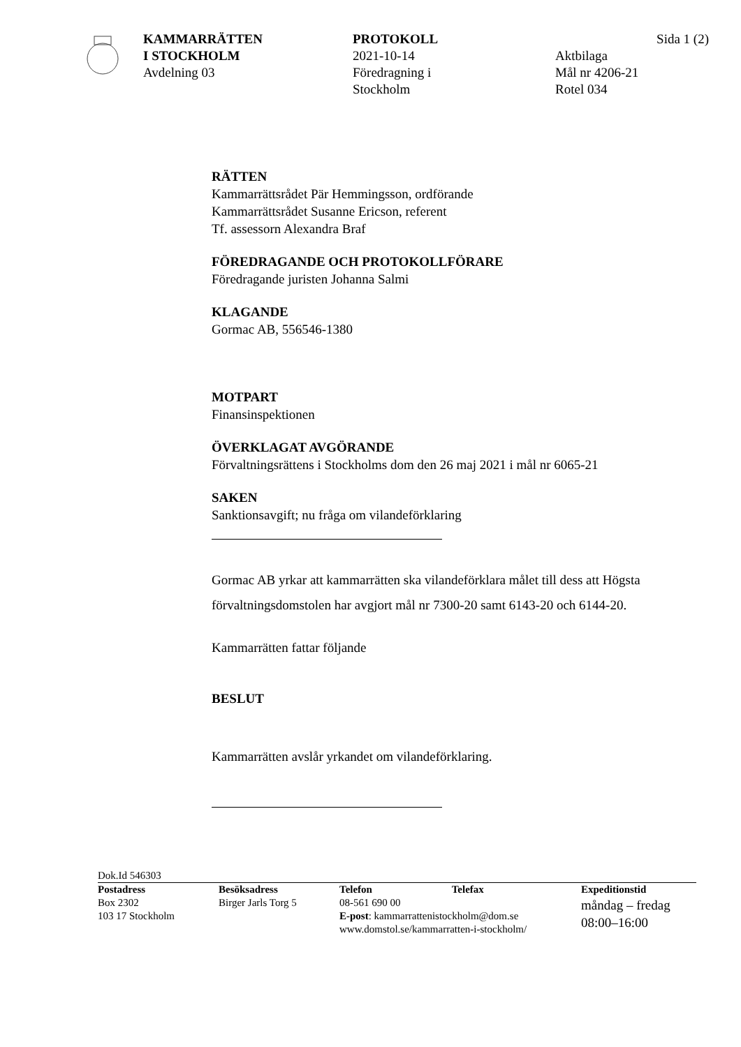KAMMARRÄTTEN
I STOCKHOLM
Avdelning 03
PROTOKOLL
2021-10-14
Föredragning i
Stockholm
Sida 1 (2)
Aktbilaga
Mål nr 4206-21
Rotel 034
RÄTTEN
Kammarrättsrådet Pär Hemmingsson, ordförande
Kammarrättsrådet Susanne Ericson, referent
Tf. assessorn Alexandra Braf
FÖREDRAGANDE OCH PROTOKOLLFÖRARE
Föredragande juristen Johanna Salmi
KLAGANDE
Gormac AB, 556546-1380
MOTPART
Finansinspektionen
ÖVERKLAGAT AVGÖRANDE
Förvaltningsrättens i Stockholms dom den 26 maj 2021 i mål nr 6065-21
SAKEN
Sanktionsavgift; nu fråga om vilandeförklaring
Gormac AB yrkar att kammarrätten ska vilandeförklara målet till dess att Högsta förvaltningsdomstolen har avgjort mål nr 7300-20 samt 6143-20 och 6144-20.
Kammarrätten fattar följande
BESLUT
Kammarrätten avslår yrkandet om vilandeförklaring.
Dok.Id 546303
Postadress
Box 2302
103 17 Stockholm
Besöksadress
Birger Jarls Torg 5
Telefon Telefax
08-561 690 00
E-post: kammarrattenistockholm@dom.se
www.domstol.se/kammarratten-i-stockholm/
Expeditionstid
måndag – fredag
08:00–16:00